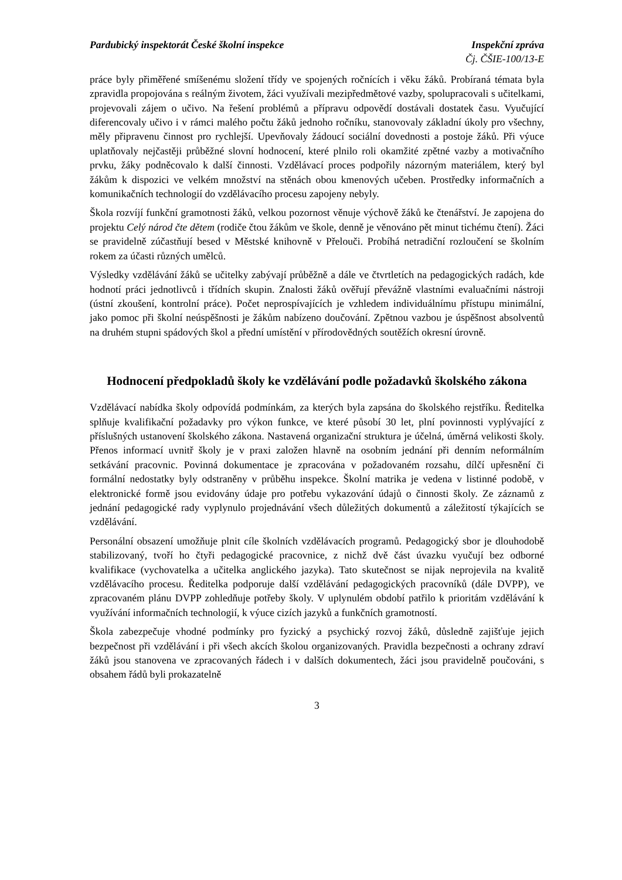Pardubický inspektorát České školní inspekce
Inspekční zpráva
Čj. ČŠIE-100/13-E
práce byly přiměřené smíšenému složení třídy ve spojených ročnících i věku žáků. Probíraná témata byla zpravidla propojována s reálným životem, žáci využívali mezipředmětové vazby, spolupracovali s učitelkami, projevovali zájem o učivo. Na řešení problémů a přípravu odpovědí dostávali dostatek času. Vyučující diferencovaly učivo i v rámci malého počtu žáků jednoho ročníku, stanovovaly základní úkoly pro všechny, měly připravenu činnost pro rychlejší. Upevňovaly žádoucí sociální dovednosti a postoje žáků. Při výuce uplatňovaly nejčastěji průběžné slovní hodnocení, které plnilo roli okamžité zpětné vazby a motivačního prvku, žáky podněcovalo k další činnosti. Vzdělávací proces podpořily názorným materiálem, který byl žákům k dispozici ve velkém množství na stěnách obou kmenových učeben. Prostředky informačních a komunikačních technologií do vzdělávacího procesu zapojeny nebyly.
Škola rozvíjí funkční gramotnosti žáků, velkou pozornost věnuje výchově žáků ke čtenářství. Je zapojena do projektu Celý národ čte dětem (rodiče čtou žákům ve škole, denně je věnováno pět minut tichému čtení). Žáci se pravidelně zúčastňují besed v Městské knihovně v Přelouči. Probíhá netradiční rozloučení se školním rokem za účasti různých umělců.
Výsledky vzdělávání žáků se učitelky zabývají průběžně a dále ve čtvrtletích na pedagogických radách, kde hodnotí práci jednotlivců i třídních skupin. Znalosti žáků ověřují převážně vlastními evaluačními nástroji (ústní zkoušení, kontrolní práce). Počet neprospívajících je vzhledem individuálnímu přístupu minimální, jako pomoc při školní neúspěšnosti je žákům nabízeno doučování. Zpětnou vazbou je úspěšnost absolventů na druhém stupni spádových škol a přední umístění v přírodovědných soutěžích okresní úrovně.
Hodnocení předpokladů školy ke vzdělávání podle požadavků školského zákona
Vzdělávací nabídka školy odpovídá podmínkám, za kterých byla zapsána do školského rejstříku. Ředitelka splňuje kvalifikační požadavky pro výkon funkce, ve které působí 30 let, plní povinnosti vyplývající z příslušných ustanovení školského zákona. Nastavená organizační struktura je účelná, úměrná velikosti školy. Přenos informací uvnitř školy je v praxi založen hlavně na osobním jednání při denním neformálním setkávání pracovnic. Povinná dokumentace je zpracována v požadovaném rozsahu, dílčí upřesnění či formální nedostatky byly odstraněny v průběhu inspekce. Školní matrika je vedena v listinné podobě, v elektronické formě jsou evidovány údaje pro potřebu vykazování údajů o činnosti školy. Ze záznamů z jednání pedagogické rady vyplynulo projednávání všech důležitých dokumentů a záležitostí týkajících se vzdělávání.
Personální obsazení umožňuje plnit cíle školních vzdělávacích programů. Pedagogický sbor je dlouhodobě stabilizovaný, tvoří ho čtyři pedagogické pracovnice, z nichž dvě část úvazku vyučují bez odborné kvalifikace (vychovatelka a učitelka anglického jazyka). Tato skutečnost se nijak neprojevila na kvalitě vzdělávacího procesu. Ředitelka podporuje další vzdělávání pedagogických pracovníků (dále DVPP), ve zpracovaném plánu DVPP zohledňuje potřeby školy. V uplynulém období patřilo k prioritám vzdělávání k využívání informačních technologií, k výuce cizích jazyků a funkčních gramotností.
Škola zabezpečuje vhodné podmínky pro fyzický a psychický rozvoj žáků, důsledně zajišťuje jejich bezpečnost při vzdělávání i při všech akcích školou organizovaných. Pravidla bezpečnosti a ochrany zdraví žáků jsou stanovena ve zpracovaných řádech i v dalších dokumentech, žáci jsou pravidelně poučováni, s obsahem řádů byli prokazatelně
3